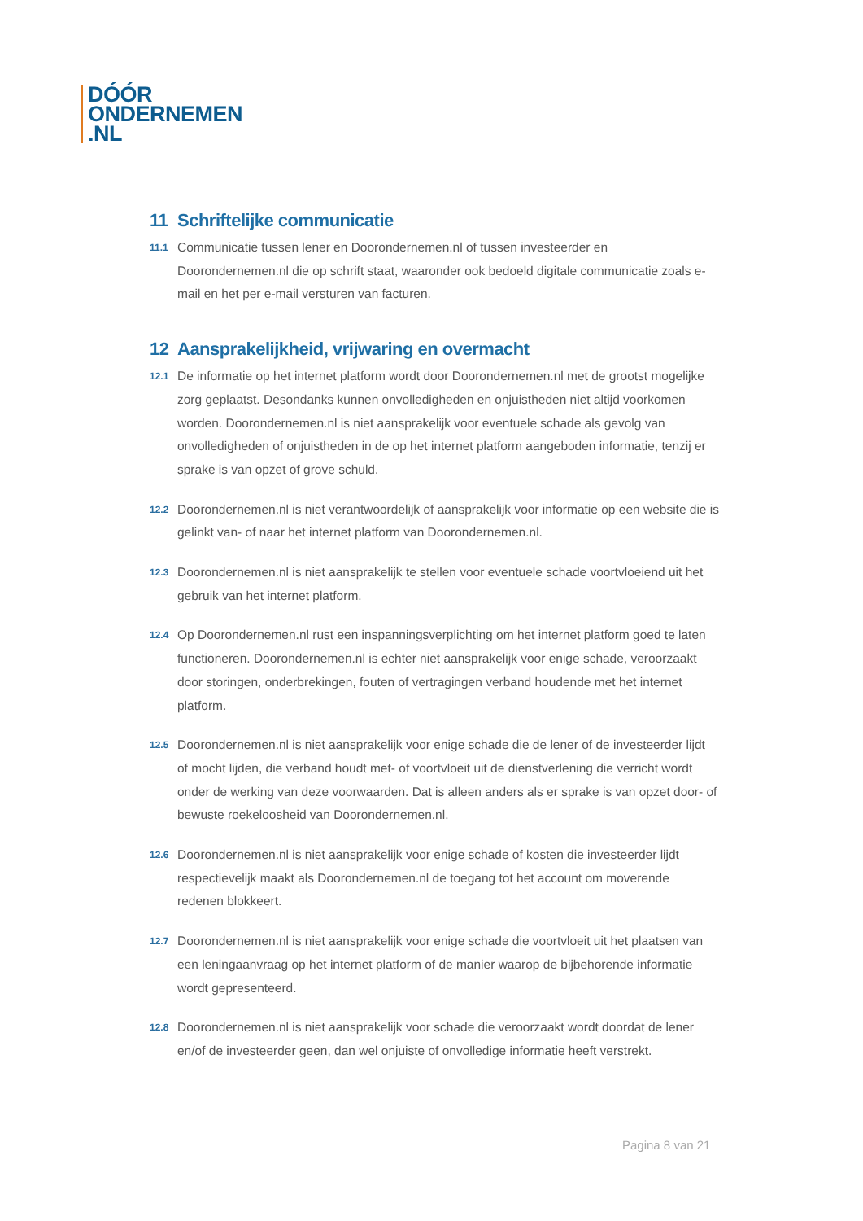DÓÓR
ONDERNEMEN
.NL
11 Schriftelijke communicatie
11.1
Communicatie tussen lener en Doorondernemen.nl of tussen investeerder en Doorondernemen.nl die op schrift staat, waaronder ook bedoeld digitale communicatie zoals e-mail en het per e-mail versturen van facturen.
12 Aansprakelijkheid, vrijwaring en overmacht
12.1
De informatie op het internet platform wordt door Doorondernemen.nl met de grootst mogelijke zorg geplaatst. Desondanks kunnen onvolledigheden en onjuistheden niet altijd voorkomen worden. Doorondernemen.nl is niet aansprakelijk voor eventuele schade als gevolg van onvolledigheden of onjuistheden in de op het internet platform aangeboden informatie, tenzij er sprake is van opzet of grove schuld.
12.2
Doorondernemen.nl is niet verantwoordelijk of aansprakelijk voor informatie op een website die is gelinkt van- of naar het internet platform van Doorondernemen.nl.
12.3
Doorondernemen.nl is niet aansprakelijk te stellen voor eventuele schade voortvloeiend uit het gebruik van het internet platform.
12.4
Op Doorondernemen.nl rust een inspanningsverplichting om het internet platform goed te laten functioneren. Doorondernemen.nl is echter niet aansprakelijk voor enige schade, veroorzaakt door storingen, onderbrekingen, fouten of vertragingen verband houdende met het internet platform.
12.5
Doorondernemen.nl is niet aansprakelijk voor enige schade die de lener of de investeerder lijdt of mocht lijden, die verband houdt met- of voortvloeit uit de dienstverlening die verricht wordt onder de werking van deze voorwaarden. Dat is alleen anders als er sprake is van opzet door- of bewuste roekeloosheid van Doorondernemen.nl.
12.6
Doorondernemen.nl is niet aansprakelijk voor enige schade of kosten die investeerder lijdt respectievelijk maakt als Doorondernemen.nl de toegang tot het account om moverende redenen blokkeert.
12.7
Doorondernemen.nl is niet aansprakelijk voor enige schade die voortvloeit uit het plaatsen van een leningaanvraag op het internet platform of de manier waarop de bijbehorende informatie wordt gepresenteerd.
12.8
Doorondernemen.nl is niet aansprakelijk voor schade die veroorzaakt wordt doordat de lener en/of de investeerder geen, dan wel onjuiste of onvolledige informatie heeft verstrekt.
Pagina 8 van 21